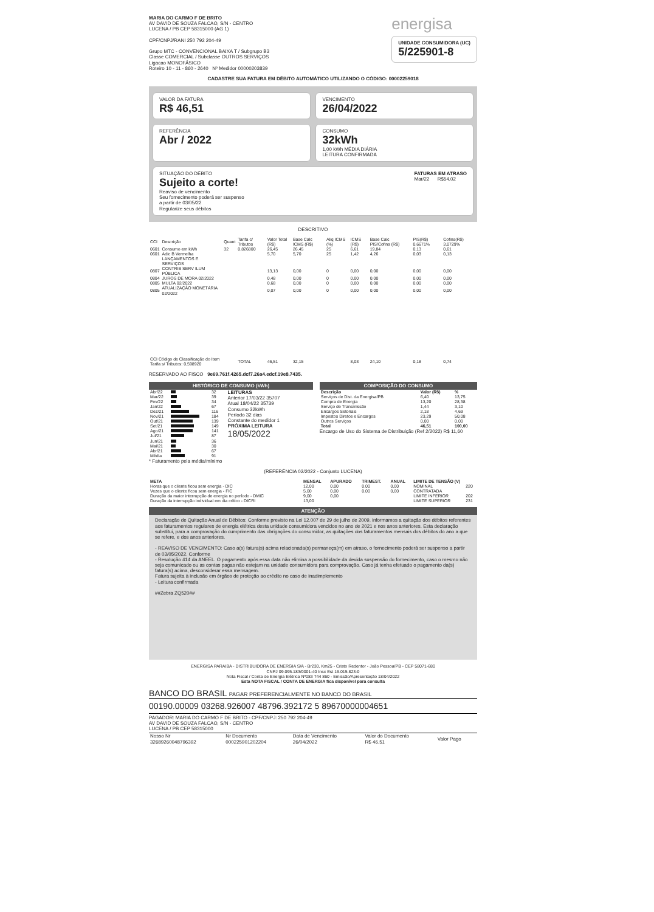MARIA DO CARMO F DE BRITO
AV DAVID DE SOUZA FALCAO, S/N - CENTRO
LUCENA / PB CEP 58315000 (AG 1)
CPF/CNPJ/RANI 250 792 204-49
Grupo MTC - CONVENCIONAL BAIXA T / Subgrupo B3
Classe COMERCIAL / Subclasse OUTROS SERVIÇOS
Ligacao MONOFÁSICO
Roteiro 10 - 11 - 860 - 2640 Nº Medidor 00000203839
energisa
UNIDADE CONSUMIDORA (UC)
5/225901-8
CADASTRE SUA FATURA EM DÉBITO AUTOMÁTICO UTILIZANDO O CÓDIGO: 00002259018
VALOR DA FATURA
R$ 46,51
VENCIMENTO
26/04/2022
REFERÊNCIA
Abr / 2022
CONSUMO
32kWh
1,00 kWh MÉDIA DIÁRIA
LEITURA CONFIRMADA
SITUAÇÃO DO DÉBITO
Sujeito a corte!
Reaviso de vencimento
Seu fornecimento poderá ser suspenso
a partir de 03/05/22
Regularize seus débitos
FATURAS EM ATRASO
Mar/22 R$54,02
DESCRITIVO
| CCI | Descrição | Quant | Tarifa c/ Tributos | Valor Total (R$) | Base Calc ICMS (R$) | Aliq ICMS (%) | ICMS (R$) | Base Calc PIS/Cofins (R$) | PIS(R$) 0,6671% | Cofins(R$) 3,0729% |
| --- | --- | --- | --- | --- | --- | --- | --- | --- | --- | --- |
| 0601 | Consumo em kWh | 32 | 0,826800 | 26,45 | 26,45 | 25 | 6,61 | 19,84 | 0,13 | 0,61 |
| 0601 | Adic B Vermelha | | | 5,70 | 5,70 | 25 | 1,42 | 4,26 | 0,03 | 0,13 |
| | LANÇAMENTOS E SERVIÇOS | | | | | | | | | |
| 0807 | CONTRIB SERV ILUM PÚBLICA | | | 13,13 | 0,00 | 0 | 0,00 | 0,00 | 0,00 | 0,00 |
| 0804 | JUROS DE MORA 02/2022 | | | 0,48 | 0,00 | 0 | 0,00 | 0,00 | 0,00 | 0,00 |
| 0805 | MULTA 02/2022 | | | 0,68 | 0,00 | 0 | 0,00 | 0,00 | 0,00 | 0,00 |
| 0805 | ATUALIZAÇÃO MONETÁRIA 02/2022 | | | 0,07 | 0,00 | 0 | 0,00 | 0,00 | 0,00 | 0,00 |
| CCI Código de Classificação do Item Tarifa s/ Tributos: 0,598920 | | | TOTAL | 46,51 | 32,15 | | 8,03 | 24,10 | 0,18 | 0,74 |
RESERVADO AO FISCO 9e69.761f.4265.dcf7.26a4.edcf.19e8.7435.
HISTÓRICO DE CONSUMO (kWh)
| Abr/22 | | 32 |
| Mar/22 | | 39 |
| Fev/22 | | 34 |
| Jan/22 | | 67 |
| Dez/21 | | 116 |
| Nov/21 | | 184 |
| Out/21 | | 139 |
| Set/21 | | 149 |
| Ago/21 | | 141 |
| Jul/21 | | 87 |
| Jun/21 | | 36 |
| Mai/21 | | 30 |
| Abr/21 | | 67 |
| Média | | 91 |
LEITURAS
Anterior 17/03/22 35707
Atual 18/04/22 35739
Consumo 32kWh
Período 32 dias
Constante do medidor 1
PRÓXIMA LEITURA
18/05/2022
* Faturamento pela média/mínimo
COMPOSIÇÃO DO CONSUMO
| Descrição | Valor (R$) | % |
| --- | --- | --- |
| Serviços de Dist. da Energisa/PB | 6,40 | 13,75 |
| Compra de Energia | 13,20 | 28,38 |
| Serviço de Transmissão | 1,44 | 3,10 |
| Encargos Setoriais | 2,18 | 4,69 |
| Impostos Diretos e Encargos | 23,29 | 50,08 |
| Outros Serviços | 0,00 | 0,00 |
| Total | 46,51 | 100,00 |
Encargo de Uso do Sistema de Distribuição (Ref 2/2022) R$ 11,60
(REFERÊNCIA 02/2022 - Conjunto LUCENA)
| META | MENSAL | APURADO | TRIMEST. | ANUAL | LIMITE DE TENSÃO (V) | |
| --- | --- | --- | --- | --- | --- | --- |
| Horas que o cliente ficou sem energia - DIC | 12,00 | 0,00 | 0,00 | 0,00 | NOMINAL | 220 |
| Vezes que o cliente ficou sem energia - FIC | 5,00 | 0,00 | 0,00 | 0,00 | CONTRATADA | |
| Duração da maior interrupção de energia no período - DMIC | 9,00 | 0,00 | | | LIMITE INFERIOR | 202 |
| Duração da interrupção individual em dia crítico - DICRI | 13,00 | | | | LIMITE SUPERIOR | 231 |
ATENÇÃO
Declaração de Quitação Anual de Débitos: Conforme previsto na Lei 12.007 de 29 de julho de 2009, informamos a quitação dos débitos referentes aos faturamentos regulares de energia elétrica desta unidade consumidora vencidos no ano de 2021 e nos anos anteriores. Esta declaração substitui, para a comprovação do cumprimento das obrigações do consumidor, as quitações dos faturamentos mensais dos débitos do ano a que se refere, e dos anos anteriores.
- REAVISO DE VENCIMENTO: Caso a(s) fatura(s) acima relacionada(s) permaneça(m) em atraso, o fornecimento poderá ser suspenso a partir de 03/05/2022. Conforme
- Resolução 414 da ANEEL. O pagamento após essa data não elimina a possibilidade da devida suspensão do fornecimento, caso o mesmo não seja comunicado ou as contas pagas não estejam na unidade consumidora para comprovação. Caso já tenha efetuado o pagamento da(s) fatura(s) acima, desconsiderar essa mensagem.
Fatura sujeita à inclusão em órgãos de proteção ao crédito no caso de inadimplemento
- Leitura confirmada
##Zebra ZQ520##
ENERGISA PARAIBA - DISTRIBUIDORA DE ENERGIA S/A - Br230, Km25 - Cristo Redentor - João Pessoa/PB - CEP 58071-680
CNPJ 09.095.183/0001-40 Insc Est 16.015.823-0
Nota Fiscal / Conta de Energia Elétrica Nº083 744 860 - Emissão/Apresentação 18/04/2022
Esta NOTA FISCAL / CONTA DE ENERGIA fica disponível para consulta
BANCO DO BRASIL PAGAR PREFERENCIALMENTE NO BANCO DO BRASIL
00190.00009 03268.926007 48796.392172 5 89670000004651
PAGADOR: MARIA DO CARMO F DE BRITO - CPF/CNPJ: 250 792 204-49
AV DAVID DE SOUZA FALCAO, S/N - CENTRO
LUCENA / PB CEP 58315000
| Nosso Nr 32689260048796392 | Nr Documento 000225901202204 | Data de Vencimento 26/04/2022 | Valor do Documento R$ 46,51 | Valor Pago |